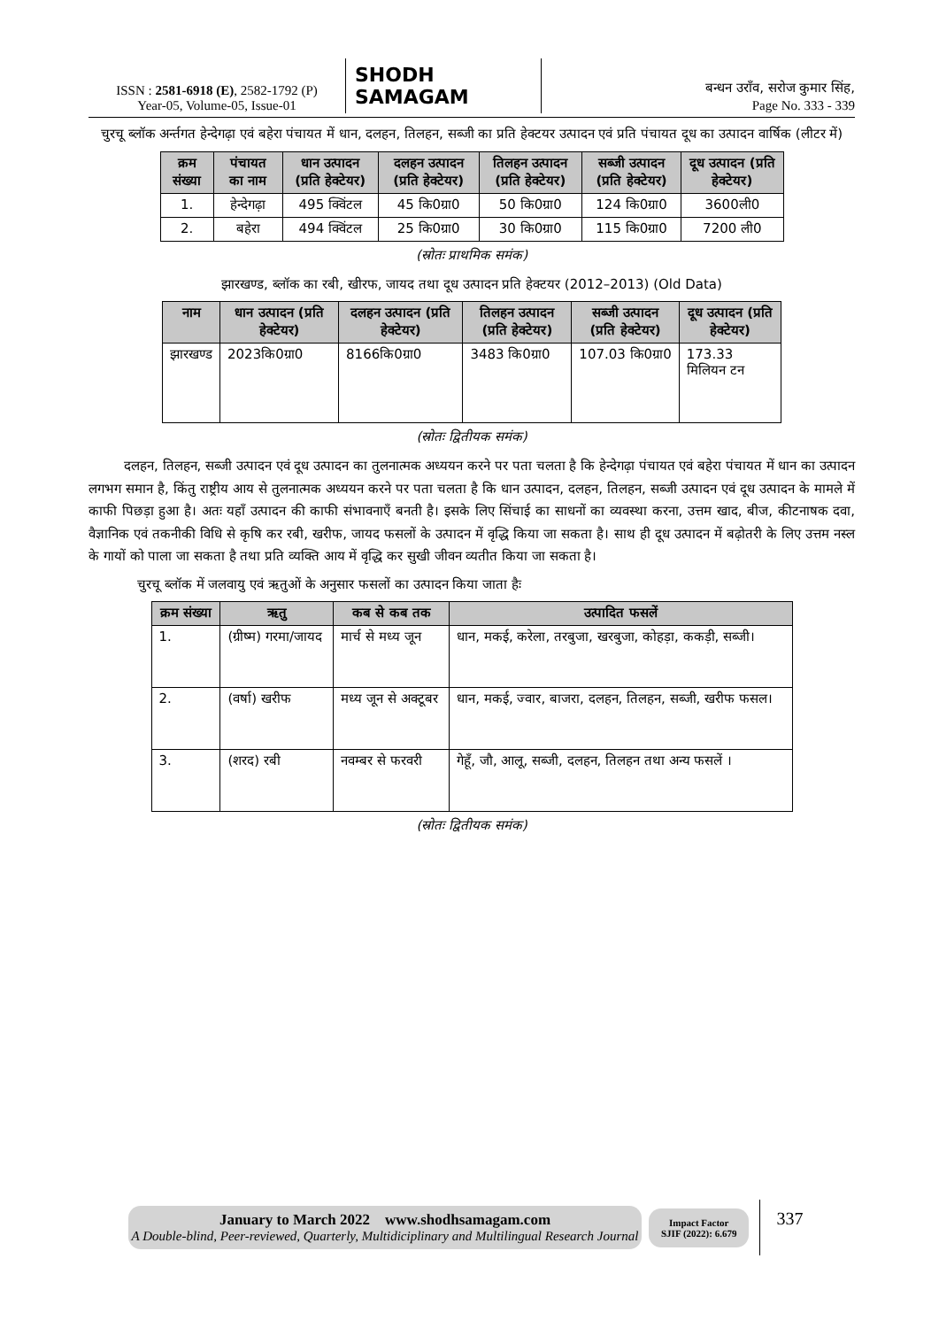ISSN : 2581-6918 (E), 2582-1792 (P)
Year-05, Volume-05, Issue-01
SHODH SAMAGAM
बन्धन उराँव, सरोज कुमार सिंह,
Page No. 333 - 339
चुरचू ब्लॉक अर्न्तगत हेन्देगढ़ा एवं बहेरा पंचायत में धान, दलहन, तिलहन, सब्जी का प्रति हेक्टयर उत्पादन एवं प्रति पंचायत दूध का उत्पादन वार्षिक (लीटर में)
| क्रम संख्या | पंचायत का नाम | धान उत्पादन (प्रति हेक्टेयर) | दलहन उत्पादन (प्रति हेक्टेयर) | तिलहन उत्पादन (प्रति हेक्टेयर) | सब्जी उत्पादन (प्रति हेक्टेयर) | दूध उत्पादन (प्रति हेक्टेयर) |
| --- | --- | --- | --- | --- | --- | --- |
| 1. | हेन्देगढ़ा | 495 क्विंटल | 45 कि0ग्रा0 | 50 कि0ग्रा0 | 124 कि0ग्रा0 | 3600ली0 |
| 2. | बहेरा | 494 क्विंटल | 25 कि0ग्रा0 | 30 कि0ग्रा0 | 115 कि0ग्रा0 | 7200 ली0 |
(स्रोतः प्राथमिक समंक)
झारखण्ड, ब्लॉक का रबी, खीरफ, जायद तथा दूध उत्पादन प्रति हेक्टयर (2012–2013) (Old Data)
| नाम | धान उत्पादन (प्रति हेक्टेयर) | दलहन उत्पादन (प्रति हेक्टेयर) | तिलहन उत्पादन (प्रति हेक्टेयर) | सब्जी उत्पादन (प्रति हेक्टेयर) | दूध उत्पादन (प्रति हेक्टेयर) |
| --- | --- | --- | --- | --- | --- |
| झारखण्ड | 2023कि0ग्रा0 | 8166कि0ग्रा0 | 3483 कि0ग्रा0 | 107.03 कि0ग्रा0 | 173.33 मिलियन टन |
(स्रोतः द्वितीयक समंक)
दलहन, तिलहन, सब्जी उत्पादन एवं दूध उत्पादन का तुलनात्मक अध्ययन करने पर पता चलता है कि हेन्देगढ़ा पंचायत एवं बहेरा पंचायत में धान का उत्पादन लगभग समान है, किंतु राष्ट्रीय आय से तुलनात्मक अध्ययन करने पर पता चलता है कि धान उत्पादन, दलहन, तिलहन, सब्जी उत्पादन एवं दूध उत्पादन के मामले में काफी पिछड़ा हुआ है। अतः यहाँ उत्पादन की काफी संभावनाएँ बनती है। इसके लिए सिंचाई का साधनों का व्यवस्था करना, उत्तम खाद, बीज, कीटनाषक दवा, वैज्ञानिक एवं तकनीकी विधि से कृषि कर रबी, खरीफ, जायद फसलों के उत्पादन में वृद्धि किया जा सकता है। साथ ही दूध उत्पादन में बढ़ोतरी के लिए उत्तम नस्ल के गायों को पाला जा सकता है तथा प्रति व्यक्ति आय में वृद्धि कर सुखी जीवन व्यतीत किया जा सकता है।
चुरचू ब्लॉक में जलवायु एवं ऋतुओं के अनुसार फसलों का उत्पादन किया जाता हैः
| क्रम संख्या | ऋतु | कब से कब तक | उत्पादित फसलें |
| --- | --- | --- | --- |
| 1. | (ग्रीष्म) गरमा/जायद | मार्च से मध्य जून | धान, मकई, करेला, तरबुजा, खरबुजा, कोहड़ा, ककड़ी, सब्जी। |
| 2. | (वर्षा) खरीफ | मध्य जून से अक्टूबर | धान, मकई, ज्वार, बाजरा, दलहन, तिलहन, सब्जी, खरीफ फसल। |
| 3. | (शरद) रबी | नवम्बर से फरवरी | गेहूँ, जौ, आलू, सब्जी, दलहन, तिलहन तथा अन्य फसलें । |
(स्रोतः द्वितीयक समंक)
January to March 2022 www.shodhsamagam.com
A Double-blind, Peer-reviewed, Quarterly, Multidiciplinary and Multilingual Research Journal
Impact Factor
SJIF (2022): 6.679
337